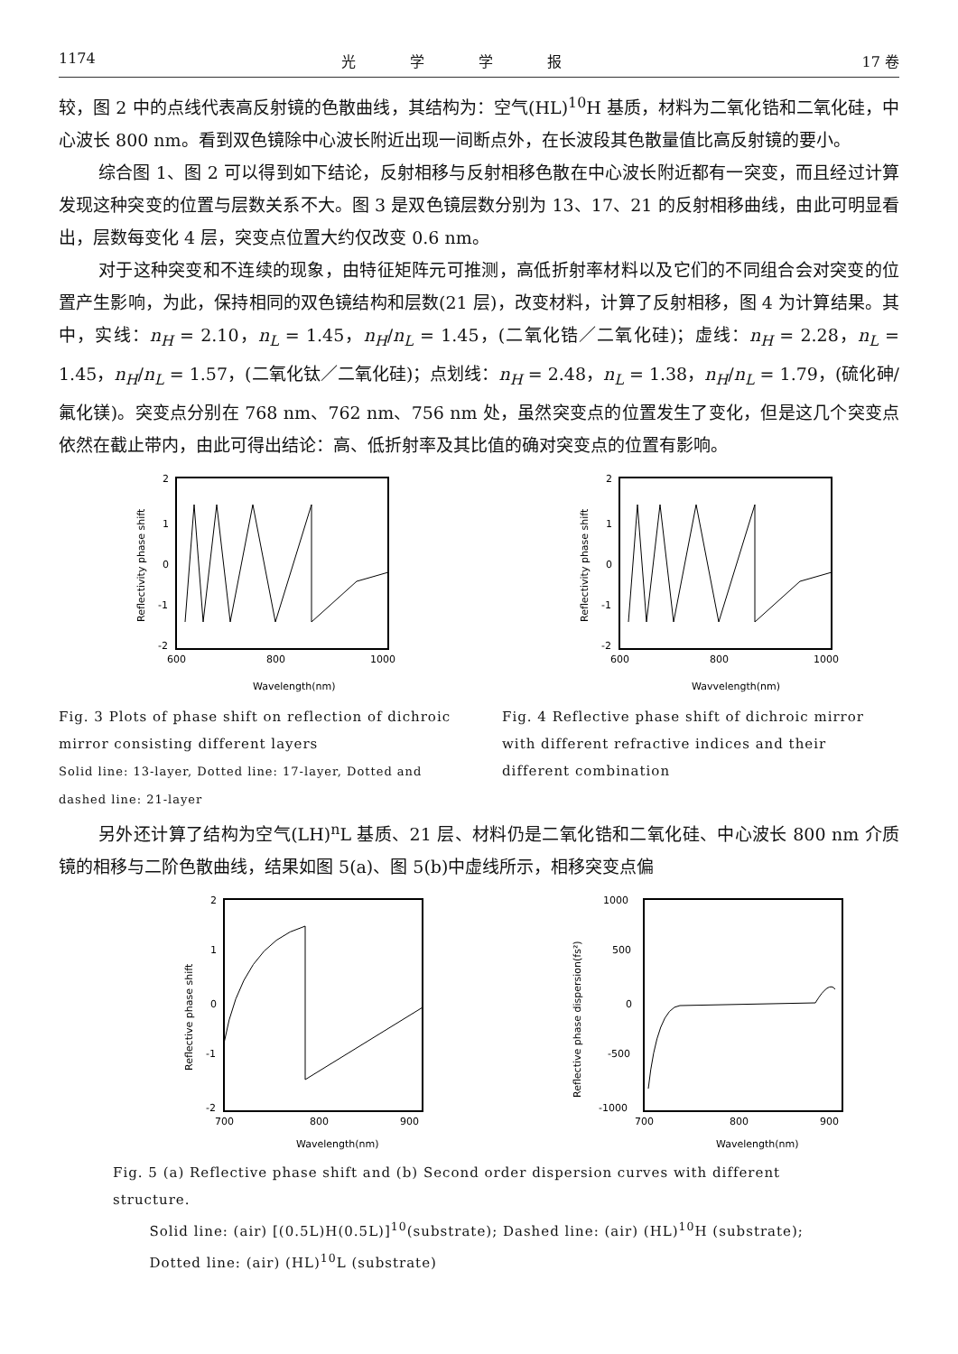1174 光学学报 17 卷
较，图 2 中的点线代表高反射镜的色散曲线，其结构为：空气(HL)<sup>10</sup>H 基质，材料为二氧化锆和二氧化硅，中心波长 800 nm。看到双色镜除中心波长附近出现一间断点外，在长波段其色散量值比高反射镜的要小。
综合图 1、图 2 可以得到如下结论，反射相移与反射相移色散在中心波长附近都有一突变，而且经过计算发现这种突变的位置与层数关系不大。图 3 是双色镜层数分别为 13、17、21 的反射相移曲线，由此可明显看出，层数每变化 4 层，突变点位置大约仅改变 0.6 nm。
对于这种突变和不连续的现象，由特征矩阵元可推测，高低折射率材料以及它们的不同组合会对突变的位置产生影响，为此，保持相同的双色镜结构和层数(21 层)，改变材料，计算了反射相移，图 4 为计算结果。其中，实线：n<sub>H</sub> = 2.10，n<sub>L</sub> = 1.45，n<sub>H</sub>/n<sub>L</sub> = 1.45，(二氧化锆／二氧化硅)；虚线：n<sub>H</sub> = 2.28，n<sub>L</sub> = 1.45，n<sub>H</sub>/n<sub>L</sub> = 1.57，(二氧化钛／二氧化硅)；点划线：n<sub>H</sub> = 2.48，n<sub>L</sub> = 1.38，n<sub>H</sub>/n<sub>L</sub> = 1.79，(硫化砷/氟化镁)。突变点分别在 768 nm、762 nm、756 nm 处，虽然突变点的位置发生了变化，但是这几个突变点依然在截止带内，由此可得出结论：高、低折射率及其比值的确对突变点的位置有影响。
2
1
0
-1
-2
600
800
1000
Wavelength(nm)
Reflectivity phase shift
Fig. 3 Plots of phase shift on reflection of dichroic mirror consisting different layers
Solid line: 13-layer, Dotted line: 17-layer, Dotted and dashed line: 21-layer
2
1
0
-1
-2
600
800
1000
Wavvelength(nm)
Reflectivity phase shift
Fig. 4 Reflective phase shift of dichroic mirror with different refractive indices and their different combination
另外还计算了结构为空气(LH)<sup>n</sup>L 基质、21 层、材料仍是二氧化锆和二氧化硅、中心波长 800 nm 介质镜的相移与二阶色散曲线，结果如图 5(a)、图 5(b)中虚线所示，相移突变点偏
2
1
0
-1
-2
700
800
900
Wavelength(nm)
Reflective phase shift
1000
500
0
-500
-1000
700
800
900
Wavelength(nm)
Reflective phase dispersion(fs²)
Fig. 5 (a) Reflective phase shift and (b) Second order dispersion curves with different structure.
Solid line: (air) [(0.5L)H(0.5L)]<sup>10</sup>(substrate); Dashed line: (air) (HL)<sup>10</sup>H (substrate);
Dotted line: (air) (HL)<sup>10</sup>L (substrate)